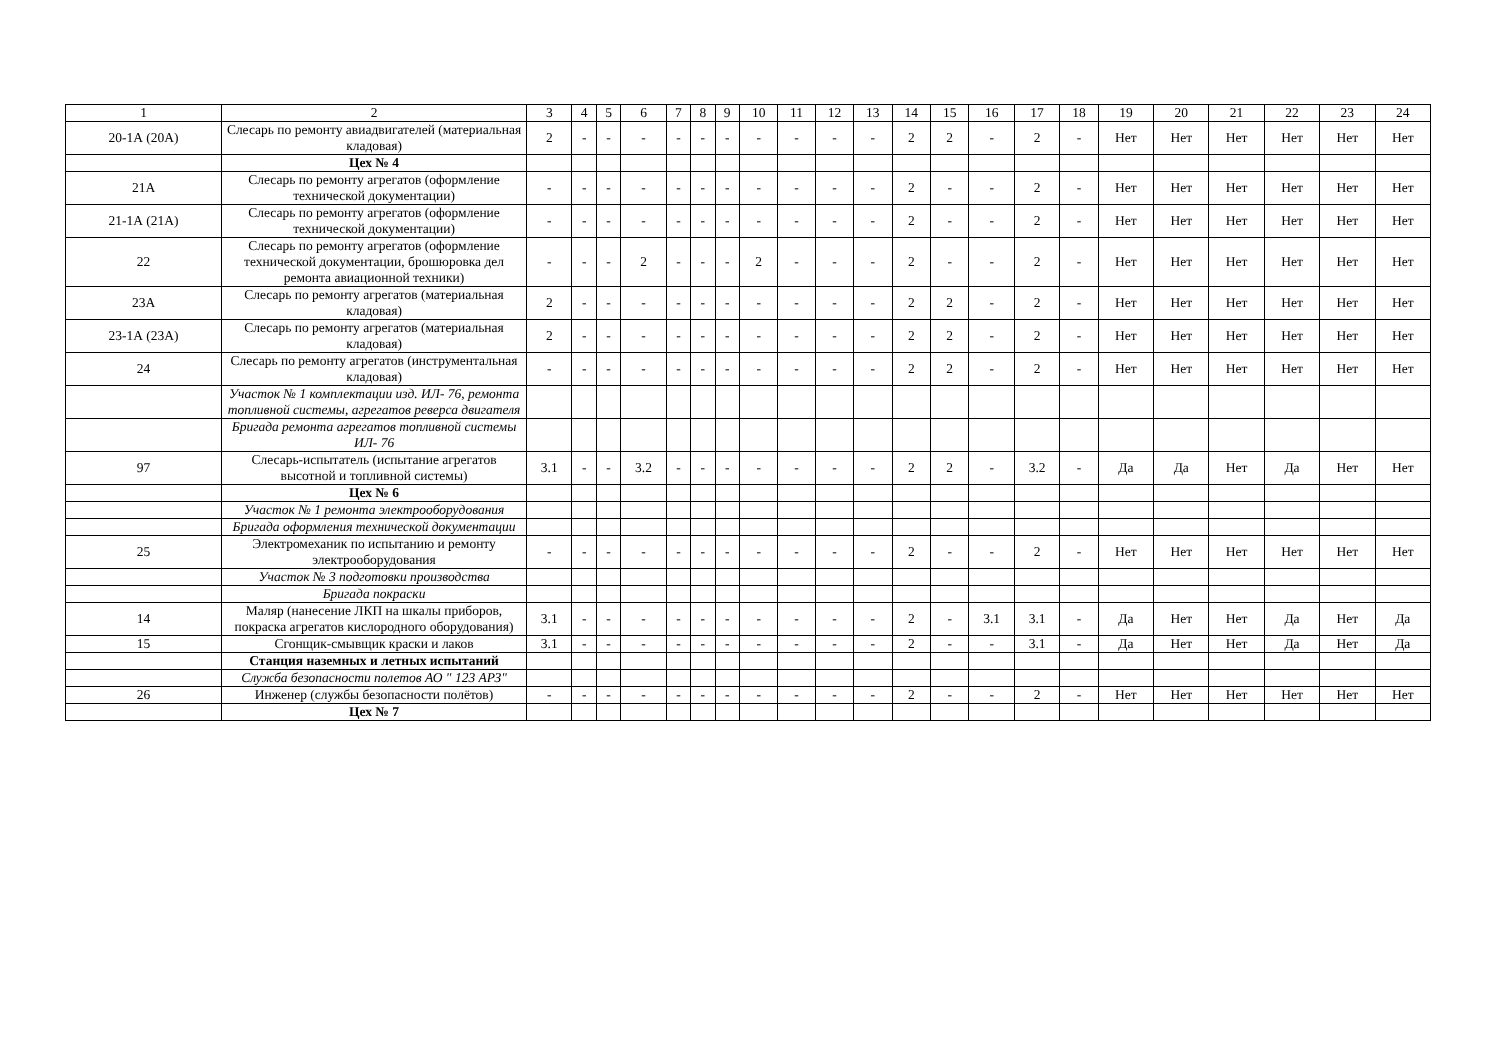| 1 | 2 | 3 | 4 | 5 | 6 | 7 | 8 | 9 | 10 | 11 | 12 | 13 | 14 | 15 | 16 | 17 | 18 | 19 | 20 | 21 | 22 | 23 | 24 |
| --- | --- | --- | --- | --- | --- | --- | --- | --- | --- | --- | --- | --- | --- | --- | --- | --- | --- | --- | --- | --- | --- | --- | --- |
| 20-1А (20А) | Слесарь по ремонту авиадвигателей (материальная кладовая) | 2 | - | - | - | - | - | - | - | - | - | - | 2 | 2 | - | 2 | - | Нет | Нет | Нет | Нет | Нет | Нет |
| | Цех № 4 | | | | | | | | | | | | | | | | | | | | | | |
| 21А | Слесарь по ремонту агрегатов (оформление технической документации) | - | - | - | - | - | - | - | - | - | - | - | 2 | - | - | 2 | - | Нет | Нет | Нет | Нет | Нет | Нет |
| 21-1А (21А) | Слесарь по ремонту агрегатов (оформление технической документации) | - | - | - | - | - | - | - | - | - | - | - | 2 | - | - | 2 | - | Нет | Нет | Нет | Нет | Нет | Нет |
| 22 | Слесарь по ремонту агрегатов (оформление технической документации, брошюровка дел ремонта авиационной техники) | - | - | - | 2 | - | - | - | 2 | - | - | - | 2 | - | - | 2 | - | Нет | Нет | Нет | Нет | Нет | Нет |
| 23А | Слесарь по ремонту агрегатов (материальная кладовая) | 2 | - | - | - | - | - | - | - | - | - | - | 2 | 2 | - | 2 | - | Нет | Нет | Нет | Нет | Нет | Нет |
| 23-1А (23А) | Слесарь по ремонту агрегатов (материальная кладовая) | 2 | - | - | - | - | - | - | - | - | - | - | 2 | 2 | - | 2 | - | Нет | Нет | Нет | Нет | Нет | Нет |
| 24 | Слесарь по ремонту агрегатов (инструментальная кладовая) | - | - | - | - | - | - | - | - | - | - | - | 2 | 2 | - | 2 | - | Нет | Нет | Нет | Нет | Нет | Нет |
| | Участок № 1 комплектации изд. ИЛ- 76, ремонта топливной системы, агрегатов реверса двигателя | | | | | | | | | | | | | | | | | | | | | | |
| | Бригада ремонта агрегатов топливной системы ИЛ- 76 | | | | | | | | | | | | | | | | | | | | | | |
| 97 | Слесарь-испытатель (испытание агрегатов высотной и топливной системы) | 3.1 | - | - | 3.2 | - | - | - | - | - | - | - | 2 | 2 | - | 3.2 | - | Да | Да | Нет | Да | Нет | Нет |
| | Цех № 6 | | | | | | | | | | | | | | | | | | | | | | |
| | Участок № 1 ремонта электрооборудования | | | | | | | | | | | | | | | | | | | | | | |
| | Бригада оформления технической документации | | | | | | | | | | | | | | | | | | | | | | |
| 25 | Электромеханик по испытанию и ремонту электрооборудования | - | - | - | - | - | - | - | - | - | - | - | 2 | - | - | 2 | - | Нет | Нет | Нет | Нет | Нет | Нет |
| | Участок № 3 подготовки производства | | | | | | | | | | | | | | | | | | | | | | |
| | Бригада покраски | | | | | | | | | | | | | | | | | | | | | | |
| 14 | Маляр (нанесение ЛКП на шкалы приборов, покраска агрегатов кислородного оборудования) | 3.1 | - | - | - | - | - | - | - | - | - | - | 2 | - | 3.1 | 3.1 | - | Да | Нет | Нет | Да | Нет | Да |
| 15 | Сгонщик-смывщик краски и лаков | 3.1 | - | - | - | - | - | - | - | - | - | - | 2 | - | - | 3.1 | - | Да | Нет | Нет | Да | Нет | Да |
| | Станция наземных и летных испытаний | | | | | | | | | | | | | | | | | | | | | | |
| | Служба безопасности полетов АО " 123 АРЗ" | | | | | | | | | | | | | | | | | | | | | | |
| 26 | Инженер (службы безопасности полётов) | - | - | - | - | - | - | - | - | - | - | - | 2 | - | - | 2 | - | Нет | Нет | Нет | Нет | Нет | Нет |
| | Цех № 7 | | | | | | | | | | | | | | | | | | | | | | |